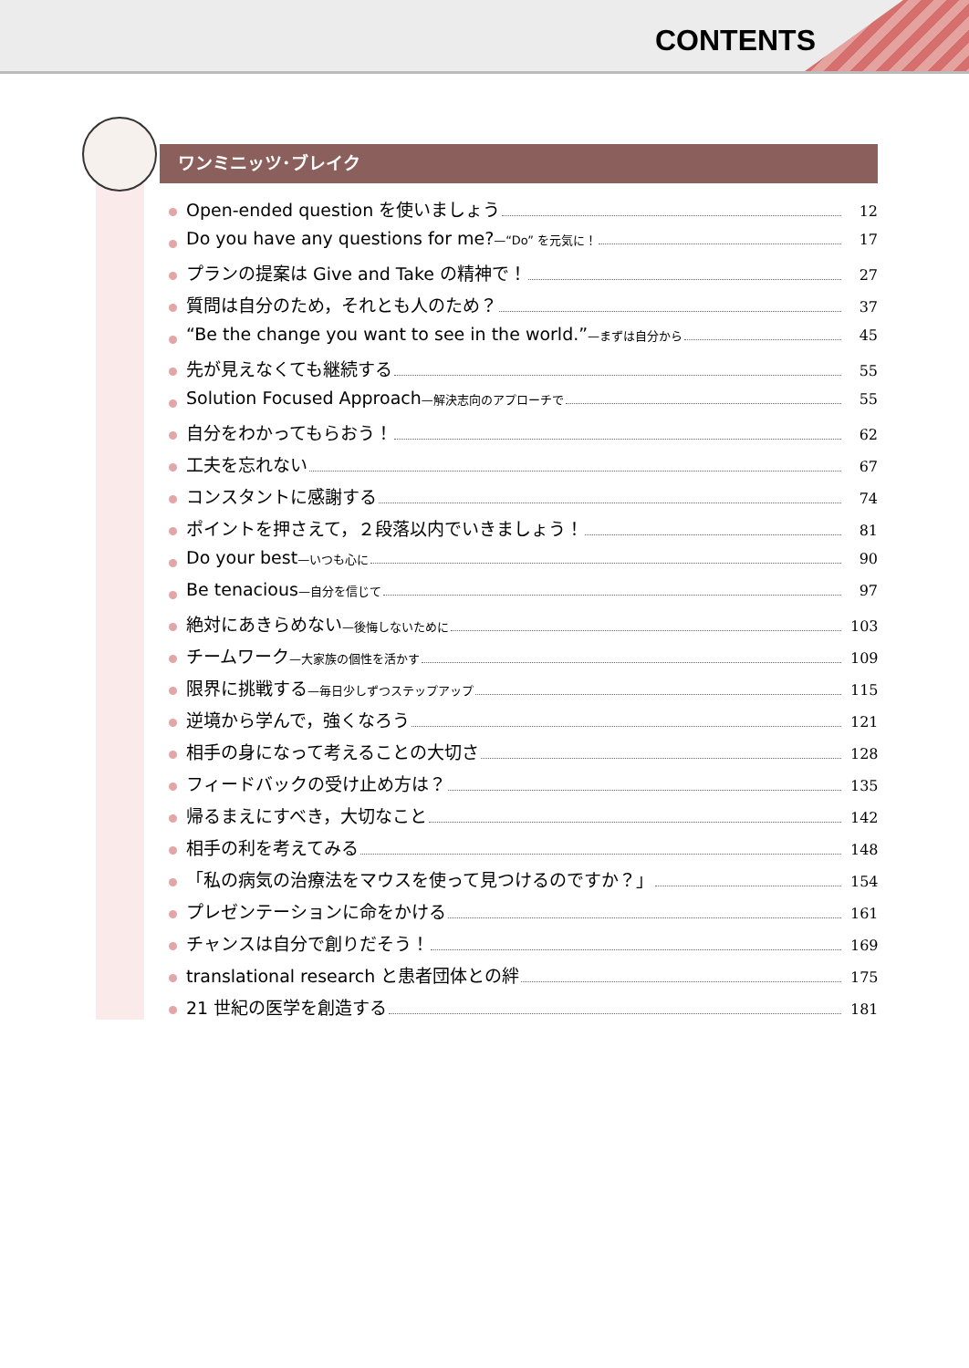CONTENTS
ワンミニッツ･ブレイク
Open-ended question を使いましょう 12
Do you have any questions for me?—“Do” を元気に！ 17
プランの提案は Give and Take の精神で！ 27
質問は自分のため，それとも人のため？ 37
“Be the change you want to see in the world.”—まずは自分から 45
先が見えなくても継続する 55
Solution Focused Approach—解決志向のアプローチで 55
自分をわかってもらおう！ 62
工夫を忘れない 67
コンスタントに感謝する 74
ポイントを押さえて，２段落以内でいきましょう！ 81
Do your best—いつも心に 90
Be tenacious—自分を信じて 97
絶対にあきらめない—後悔しないために 103
チームワーク—大家族の個性を活かす 109
限界に挑戦する—毎日少しずつステップアップ 115
逆境から学んで，強くなろう 121
相手の身になって考えることの大切さ 128
フィードバックの受け止め方は？ 135
帰るまえにすべき，大切なこと 142
相手の利を考えてみる 148
「私の病気の治療法をマウスを使って見つけるのですか？」 154
プレゼンテーションに命をかける 161
チャンスは自分で創りだそう！ 169
translational research と患者団体との絆 175
21 世紀の医学を創造する 181